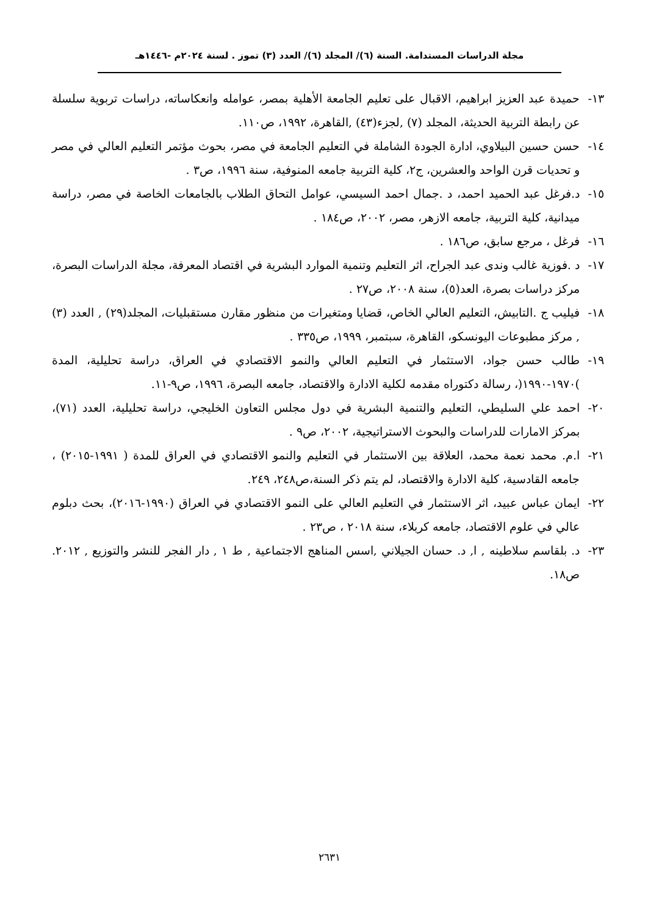مجلة الدراسات المستدامة. السنة (٦)/ المجلد (٦)/ العدد (٣) تموز . لسنة ٢٠٢٤م -١٤٤٦هـ
١٣- حميدة عبد العزيز ابراهيم، الاقبال على تعليم الجامعة الأهلية بمصر، عوامله وانعكاساته، دراسات تربوية سلسلة عن رابطة التربية الحديثة، المجلد (٧) ,لجزء(٤٣) ,القاهرة، ١٩٩٢، ص١١٠.
١٤- حسن حسين البيلاوي، ادارة الجودة الشاملة في التعليم الجامعة في مصر، بحوث مؤتمر التعليم العالي في مصر و تحديات قرن الواحد والعشرين، ج٢، كلية التربية جامعه المنوفية، سنة ١٩٩٦، ص٣ .
١٥- د.فرغل عبد الحميد احمد، د .جمال احمد السيسي، عوامل التحاق الطلاب بالجامعات الخاصة في مصر، دراسة ميدانية، كلية التربية، جامعه الازهر، مصر، ٢٠٠٢، ص١٨٤ .
١٦- فرغل ، مرجع سابق، ص١٨٦ .
١٧- د .فوزية غالب وندى عبد الجراح، اثر التعليم وتنمية الموارد البشرية في اقتصاد المعرفة، مجلة الدراسات البصرة، مركز دراسات بصرة، العد(٥)، سنة ٢٠٠٨، ص٢٧ .
١٨- فيليب ج .التابيش، التعليم العالي الخاص، قضايا ومتغيرات من منظور مقارن مستقبليات، المجلد(٢٩) , العدد (٣) , مركز مطبوعات اليونسكو، القاهرة، سبتمبر، ١٩٩٩، ص٣٣٥ .
١٩- طالب حسن جواد، الاستثمار في التعليم العالي والنمو الاقتصادي في العراق، دراسة تحليلية، المدة )١٩٧٠-١٩٩٠(، رسالة دكتوراه مقدمه لكلية الادارة والاقتصاد، جامعه البصرة، ١٩٩٦، ص٩-١١.
٢٠- احمد علي السليطي، التعليم والتنمية البشرية في دول مجلس التعاون الخليجي، دراسة تحليلية، العدد (٧١)، بمركز الامارات للدراسات والبحوث الاستراتيجية، ٢٠٠٢، ص٩ .
٢١- ا.م. محمد نعمة محمد، العلاقة بين الاستثمار في التعليم والنمو الاقتصادي في العراق للمدة ( ١٩٩١-٢٠١٥) ، جامعه القادسية، كلية الادارة والاقتصاد، لم يتم ذكر السنة،ص٢٤٨، ٢٤٩.
٢٢- ايمان عباس عبيد، اثر الاستثمار في التعليم العالي على النمو الاقتصادي في العراق (١٩٩٠-٢٠١٦)، بحث دبلوم عالي في علوم الاقتصاد، جامعه كربلاء، سنة ٢٠١٨ ، ص٢٣ .
٢٣- د. بلقاسم سلاطينه , ا, د. حسان الجيلاني ,اسس المناهج الاجتماعية , ط ١ , دار الفجر للنشر والتوزيع , ٢٠١٢. ص١٨.
٢٦٣١